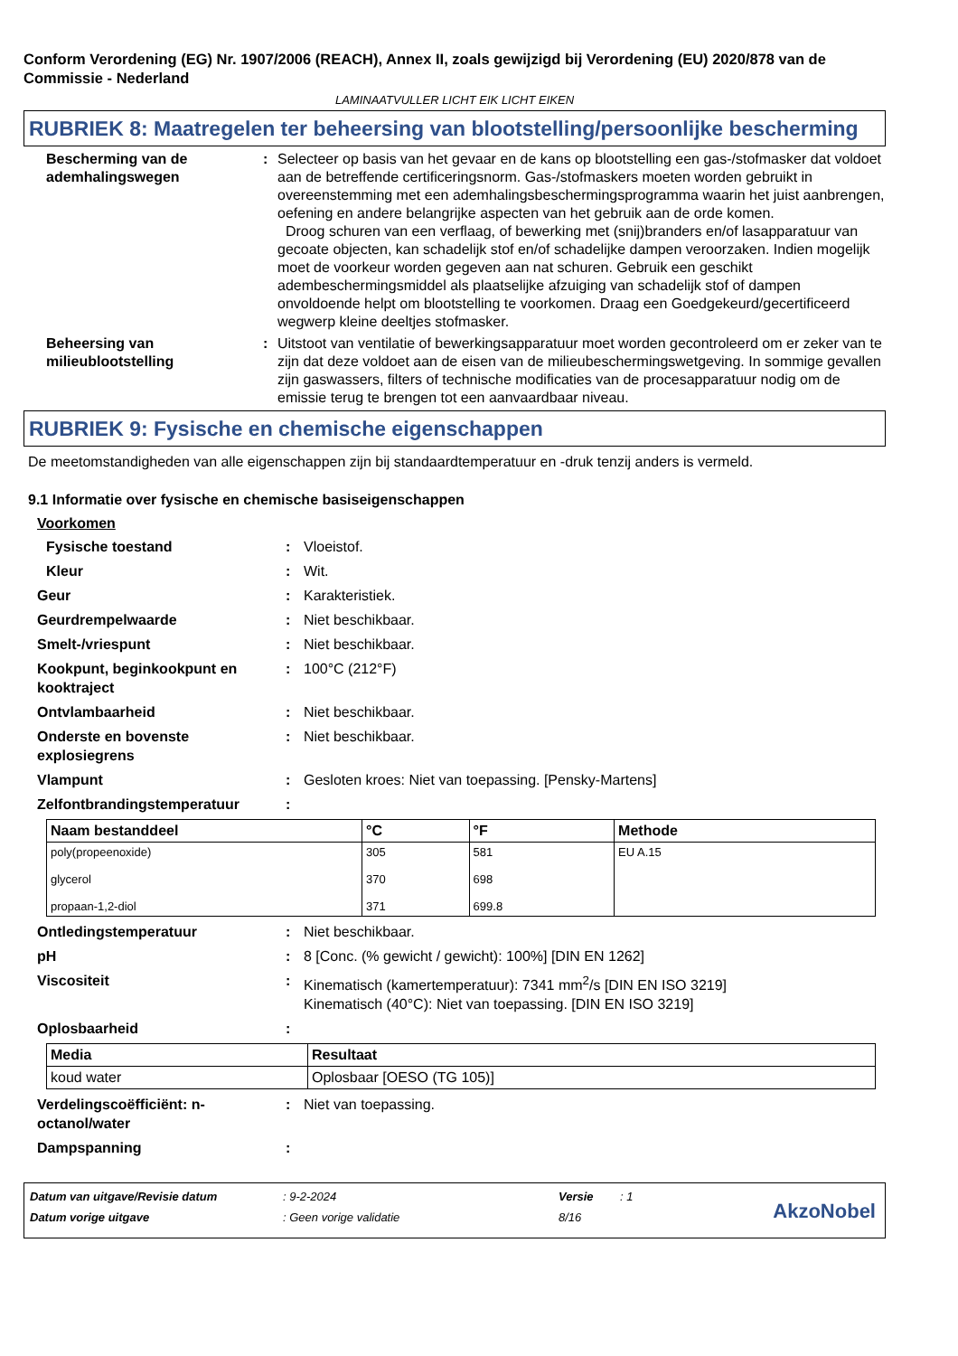Conform Verordening (EG) Nr. 1907/2006 (REACH), Annex II, zoals gewijzigd bij Verordening (EU) 2020/878 van de Commissie - Nederland
LAMINAATVULLER LICHT EIK LICHT EIKEN
RUBRIEK 8: Maatregelen ter beheersing van blootstelling/persoonlijke bescherming
Bescherming van de ademhalingswegen
: Selecteer op basis van het gevaar en de kans op blootstelling een gas-/stofmasker dat voldoet aan de betreffende certificeringsnorm. Gas-/stofmaskers moeten worden gebruikt in overeenstemming met een ademhalingsbeschermingsprogramma waarin het juist aanbrengen, oefening en andere belangrijke aspecten van het gebruik aan de orde komen.
Droog schuren van een verflaag, of bewerking met (snij)branders en/of lasapparatuur van gecoate objecten, kan schadelijk stof en/of schadelijke dampen veroorzaken. Indien mogelijk moet de voorkeur worden gegeven aan nat schuren. Gebruik een geschikt adembeschermingsmiddel als plaatselijke afzuiging van schadelijk stof of dampen onvoldoende helpt om blootstelling te voorkomen. Draag een Goedgekeurd/gecertificeerd wegwerp kleine deeltjes stofmasker.
Beheersing van milieublootstelling
: Uitstoot van ventilatie of bewerkingsapparatuur moet worden gecontroleerd om er zeker van te zijn dat deze voldoet aan de eisen van de milieubeschermingswetgeving. In sommige gevallen zijn gaswassers, filters of technische modificaties van de procesapparatuur nodig om de emissie terug te brengen tot een aanvaardbaar niveau.
RUBRIEK 9: Fysische en chemische eigenschappen
De meetomstandigheden van alle eigenschappen zijn bij standaardtemperatuur en -druk tenzij anders is vermeld.
9.1 Informatie over fysische en chemische basiseigenschappen
Voorkomen
Fysische toestand : Vloeistof.
Kleur : Wit.
Geur : Karakteristiek.
Geurdrempelwaarde : Niet beschikbaar.
Smelt-/vriespunt : Niet beschikbaar.
Kookpunt, beginkookpunt en kooktraject
: 100°C (212°F)
Ontvlambaarheid : Niet beschikbaar.
Onderste en bovenste explosiegrens
: Niet beschikbaar.
Vlampunt : Gesloten kroes: Niet van toepassing. [Pensky-Martens]
Zelfontbrandingstemperatuur :
| Naam bestanddeel | °C | °F | Methode |
| --- | --- | --- | --- |
| poly(propeenoxide) glycerol propaan-1,2-diol | 305 370 371 | 581 698 699.8 | EU A.15 |
Ontledingstemperatuur : Niet beschikbaar.
pH : 8 [Conc. (% gewicht / gewicht): 100%] [DIN EN 1262]
Viscositeit : Kinematisch (kamertemperatuur): 7341 mm<sup>2</sup>/s [DIN EN ISO 3219]
Kinematisch (40°C): Niet van toepassing. [DIN EN ISO 3219]
Oplosbaarheid :
| Media | Resultaat |
| --- | --- |
| koud water | Oplosbaar [OESO (TG 105)] |
Verdelingscoëfficiënt: n-octanol/water
: Niet van toepassing.
Dampspanning :
Datum van uitgave/Revisie datum: 9-2-2024 Versie: 1
Datum vorige uitgave: Geen vorige validatie 8/16
AkzoNobel